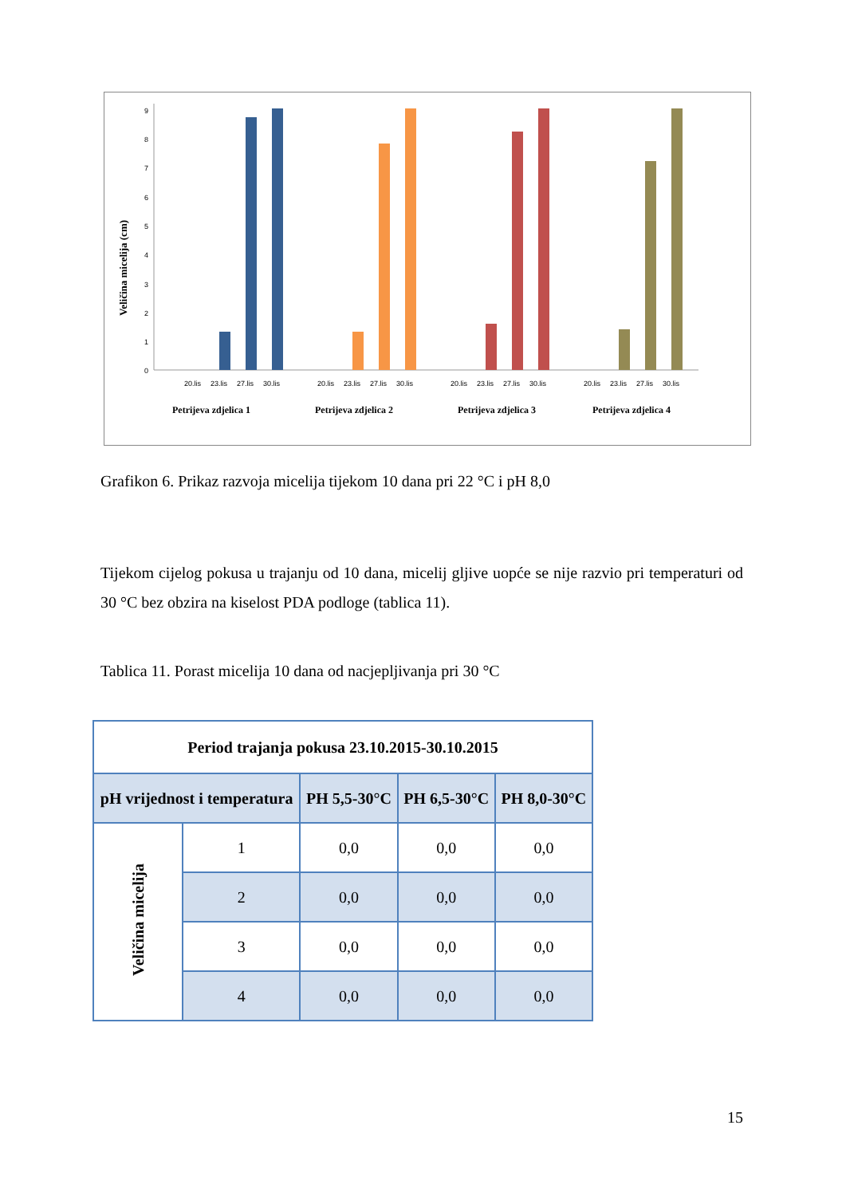Veličina micelija (cm)
0
1
2
3
4
5
6
7
8
9
20.lis
23.lis
27.lis
30.lis
20.lis
23.lis
27.lis
30.lis
20.lis
23.lis
27.lis
30.lis
20.lis
23.lis
27.lis
30.lis
Petrijeva zdjelica 1
Petrijeva zdjelica 2
Petrijeva zdjelica 3
Petrijeva zdjelica 4
Grafikon 6. Prikaz razvoja micelija tijekom 10 dana pri 22 °C i pH 8,0
Tijekom cijelog pokusa u trajanju od 10 dana, micelij gljive uopće se nije razvio pri temperaturi od 30 °C bez obzira na kiselost PDA podloge (tablica 11).
Tablica 11. Porast micelija 10 dana od nacjepljivanja pri 30 °C
| Period trajanja pokusa 23.10.2015-30.10.2015 | | | | |
| --- | --- | --- | --- | --- |
| pH vrijednost i temperatura | | PH 5,5-30°C | PH 6,5-30°C | PH 8,0-30°C |
| Veličina micelija | 1 | 0,0 | 0,0 | 0,0 |
| | 2 | 0,0 | 0,0 | 0,0 |
| | 3 | 0,0 | 0,0 | 0,0 |
| | 4 | 0,0 | 0,0 | 0,0 |
15